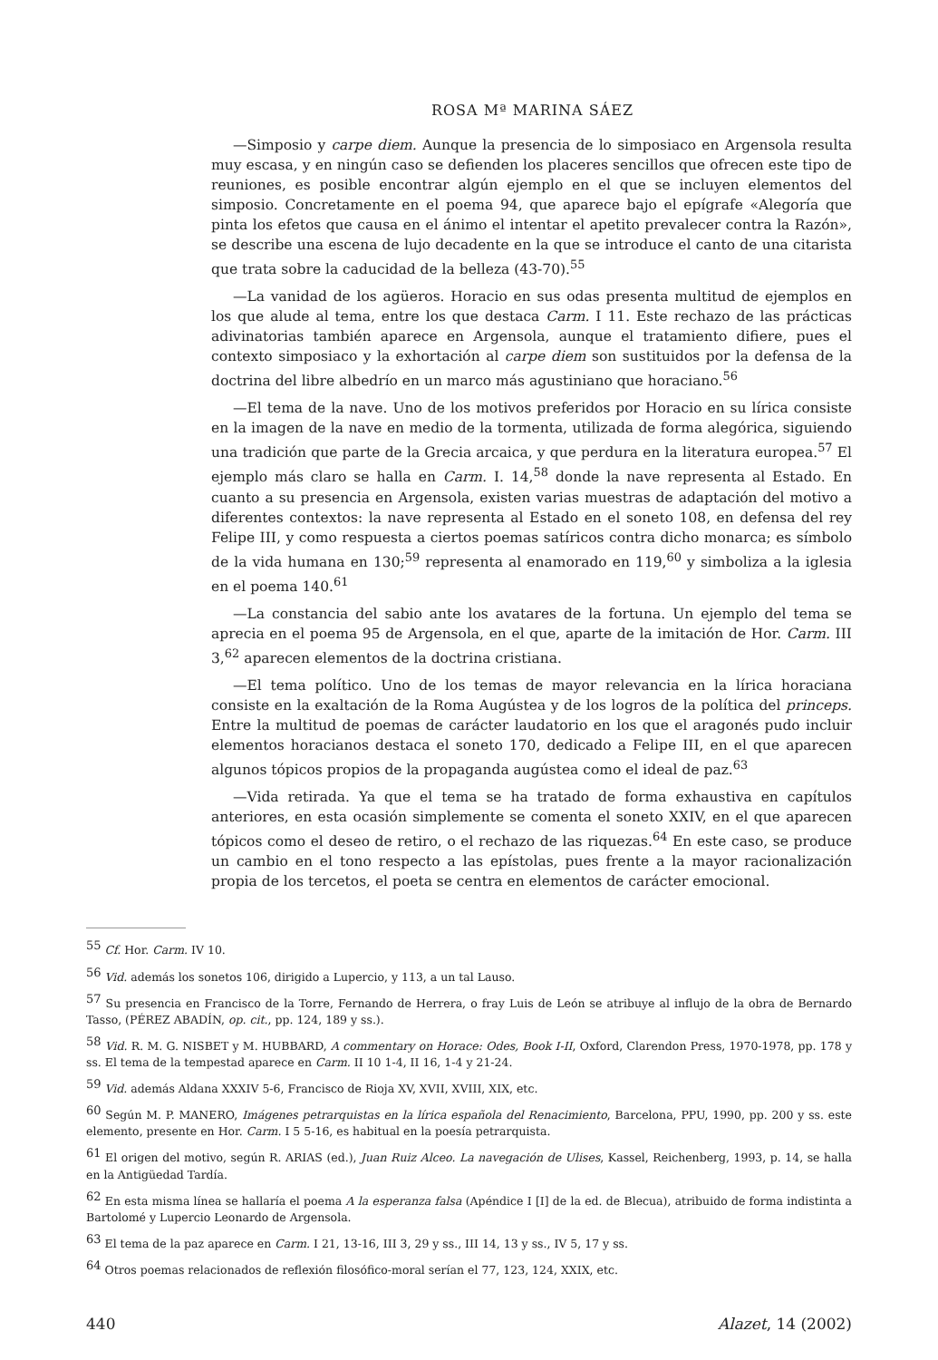ROSA Mª MARINA SÁEZ
—Simposio y carpe diem. Aunque la presencia de lo simposiaco en Argensola resulta muy escasa, y en ningún caso se defienden los placeres sencillos que ofrecen este tipo de reuniones, es posible encontrar algún ejemplo en el que se incluyen elementos del simposio. Concretamente en el poema 94, que aparece bajo el epígrafe «Alegoría que pinta los efetos que causa en el ánimo el intentar el apetito prevalecer contra la Razón», se describe una escena de lujo decadente en la que se introduce el canto de una citarista que trata sobre la caducidad de la belleza (43-70).<sup>55</sup>
—La vanidad de los agüeros. Horacio en sus odas presenta multitud de ejemplos en los que alude al tema, entre los que destaca Carm. I 11. Este rechazo de las prácticas adivinatorias también aparece en Argensola, aunque el tratamiento difiere, pues el contexto simposiaco y la exhortación al carpe diem son sustituidos por la defensa de la doctrina del libre albedrío en un marco más agustiniano que horaciano.<sup>56</sup>
—El tema de la nave. Uno de los motivos preferidos por Horacio en su lírica consiste en la imagen de la nave en medio de la tormenta, utilizada de forma alegórica, siguiendo una tradición que parte de la Grecia arcaica, y que perdura en la literatura europea.<sup>57</sup> El ejemplo más claro se halla en Carm. I. 14,<sup>58</sup> donde la nave representa al Estado. En cuanto a su presencia en Argensola, existen varias muestras de adaptación del motivo a diferentes contextos: la nave representa al Estado en el soneto 108, en defensa del rey Felipe III, y como respuesta a ciertos poemas satíricos contra dicho monarca; es símbolo de la vida humana en 130;<sup>59</sup> representa al enamorado en 119,<sup>60</sup> y simboliza a la iglesia en el poema 140.<sup>61</sup>
—La constancia del sabio ante los avatares de la fortuna. Un ejemplo del tema se aprecia en el poema 95 de Argensola, en el que, aparte de la imitación de Hor. Carm. III 3,<sup>62</sup> aparecen elementos de la doctrina cristiana.
—El tema político. Uno de los temas de mayor relevancia en la lírica horaciana consiste en la exaltación de la Roma Augústea y de los logros de la política del princeps. Entre la multitud de poemas de carácter laudatorio en los que el aragonés pudo incluir elementos horacianos destaca el soneto 170, dedicado a Felipe III, en el que aparecen algunos tópicos propios de la propaganda augústea como el ideal de paz.<sup>63</sup>
—Vida retirada. Ya que el tema se ha tratado de forma exhaustiva en capítulos anteriores, en esta ocasión simplemente se comenta el soneto XXIV, en el que aparecen tópicos como el deseo de retiro, o el rechazo de las riquezas.<sup>64</sup> En este caso, se produce un cambio en el tono respecto a las epístolas, pues frente a la mayor racionalización propia de los tercetos, el poeta se centra en elementos de carácter emocional.
<sup>55</sup> Cf. Hor. Carm. IV 10.
<sup>56</sup> Vid. además los sonetos 106, dirigido a Lupercio, y 113, a un tal Lauso.
<sup>57</sup> Su presencia en Francisco de la Torre, Fernando de Herrera, o fray Luis de León se atribuye al influjo de la obra de Bernardo Tasso, (PÉREZ ABADÍN, op. cit., pp. 124, 189 y ss.).
<sup>58</sup> Vid. R. M. G. NISBET y M. HUBBARD, A commentary on Horace: Odes, Book I-II, Oxford, Clarendon Press, 1970-1978, pp. 178 y ss. El tema de la tempestad aparece en Carm. II 10 1-4, II 16, 1-4 y 21-24.
<sup>59</sup> Vid. además Aldana XXXIV 5-6, Francisco de Rioja XV, XVII, XVIII, XIX, etc.
<sup>60</sup> Según M. P. MANERO, Imágenes petrarquistas en la lírica española del Renacimiento, Barcelona, PPU, 1990, pp. 200 y ss. este elemento, presente en Hor. Carm. I 5 5-16, es habitual en la poesía petrarquista.
<sup>61</sup> El origen del motivo, según R. ARIAS (ed.), Juan Ruiz Alceo. La navegación de Ulises, Kassel, Reichenberg, 1993, p. 14, se halla en la Antigüedad Tardía.
<sup>62</sup> En esta misma línea se hallaría el poema A la esperanza falsa (Apéndice I [I] de la ed. de Blecua), atribuido de forma indistinta a Bartolomé y Lupercio Leonardo de Argensola.
<sup>63</sup> El tema de la paz aparece en Carm. I 21, 13-16, III 3, 29 y ss., III 14, 13 y ss., IV 5, 17 y ss.
<sup>64</sup> Otros poemas relacionados de reflexión filosófico-moral serían el 77, 123, 124, XXIX, etc.
440 Alazet, 14 (2002)